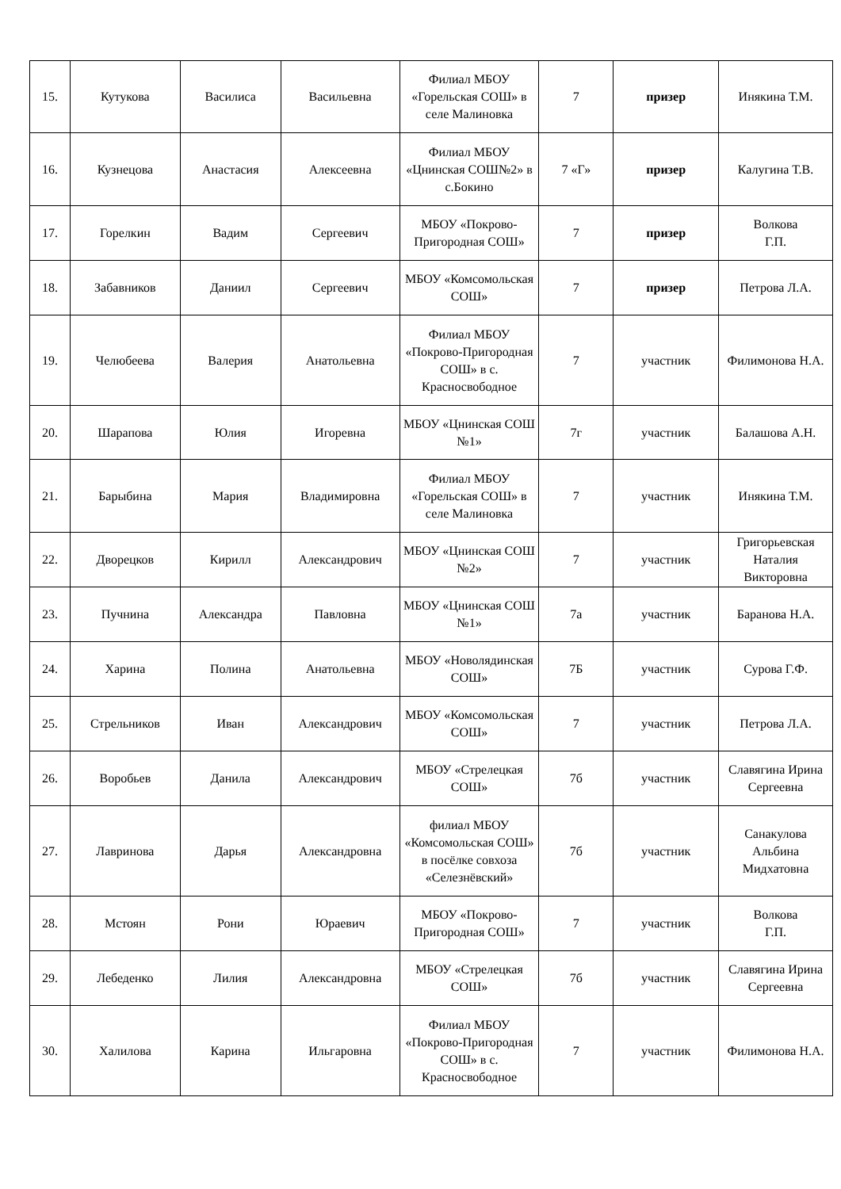| 15. | Кутукова | Василиса | Васильевна | Филиал МБОУ «Горельская СОШ» в селе Малиновка | 7 | призер | Инякина Т.М. |
| 16. | Кузнецова | Анастасия | Алексеевна | Филиал МБОУ «Цнинская СОШ№2» в с.Бокино | 7 «Г» | призер | Калугина Т.В. |
| 17. | Горелкин | Вадим | Сергеевич | МБОУ «Покрово-Пригородная СОШ» | 7 | призер | Волкова Г.П. |
| 18. | Забавников | Даниил | Сергеевич | МБОУ «Комсомольская СОШ» | 7 | призер | Петрова Л.А. |
| 19. | Челюбеева | Валерия | Анатольевна | Филиал МБОУ «Покрово-Пригородная СОШ» в с. Красносвободное | 7 | участник | Филимонова Н.А. |
| 20. | Шарапова | Юлия | Игоревна | МБОУ «Цнинская СОШ №1» | 7г | участник | Балашова А.Н. |
| 21. | Барыбина | Мария | Владимировна | Филиал МБОУ «Горельская СОШ» в селе Малиновка | 7 | участник | Инякина Т.М. |
| 22. | Дворецков | Кирилл | Александрович | МБОУ «Цнинская СОШ №2» | 7 | участник | Григорьевская Наталия Викторовна |
| 23. | Пучнина | Александра | Павловна | МБОУ «Цнинская СОШ №1» | 7а | участник | Баранова Н.А. |
| 24. | Харина | Полина | Анатольевна | МБОУ «Новолядинская СОШ» | 7Б | участник | Сурова Г.Ф. |
| 25. | Стрельников | Иван | Александрович | МБОУ «Комсомольская СОШ» | 7 | участник | Петрова Л.А. |
| 26. | Воробьев | Данила | Александрович | МБОУ «Стрелецкая СОШ» | 7б | участник | Славягина Ирина Сергеевна |
| 27. | Лавринова | Дарья | Александровна | филиал МБОУ «Комсомольская СОШ» в посёлке совхоза «Селезнёвский» | 7б | участник | Санакулова Альбина Мидхатовна |
| 28. | Мстоян | Рони | Юраевич | МБОУ «Покрово-Пригородная СОШ» | 7 | участник | Волкова Г.П. |
| 29. | Лебеденко | Лилия | Александровна | МБОУ «Стрелецкая СОШ» | 7б | участник | Славягина Ирина Сергеевна |
| 30. | Халилова | Карина | Ильгаровна | Филиал МБОУ «Покрово-Пригородная СОШ» в с. Красносвободное | 7 | участник | Филимонова Н.А. |